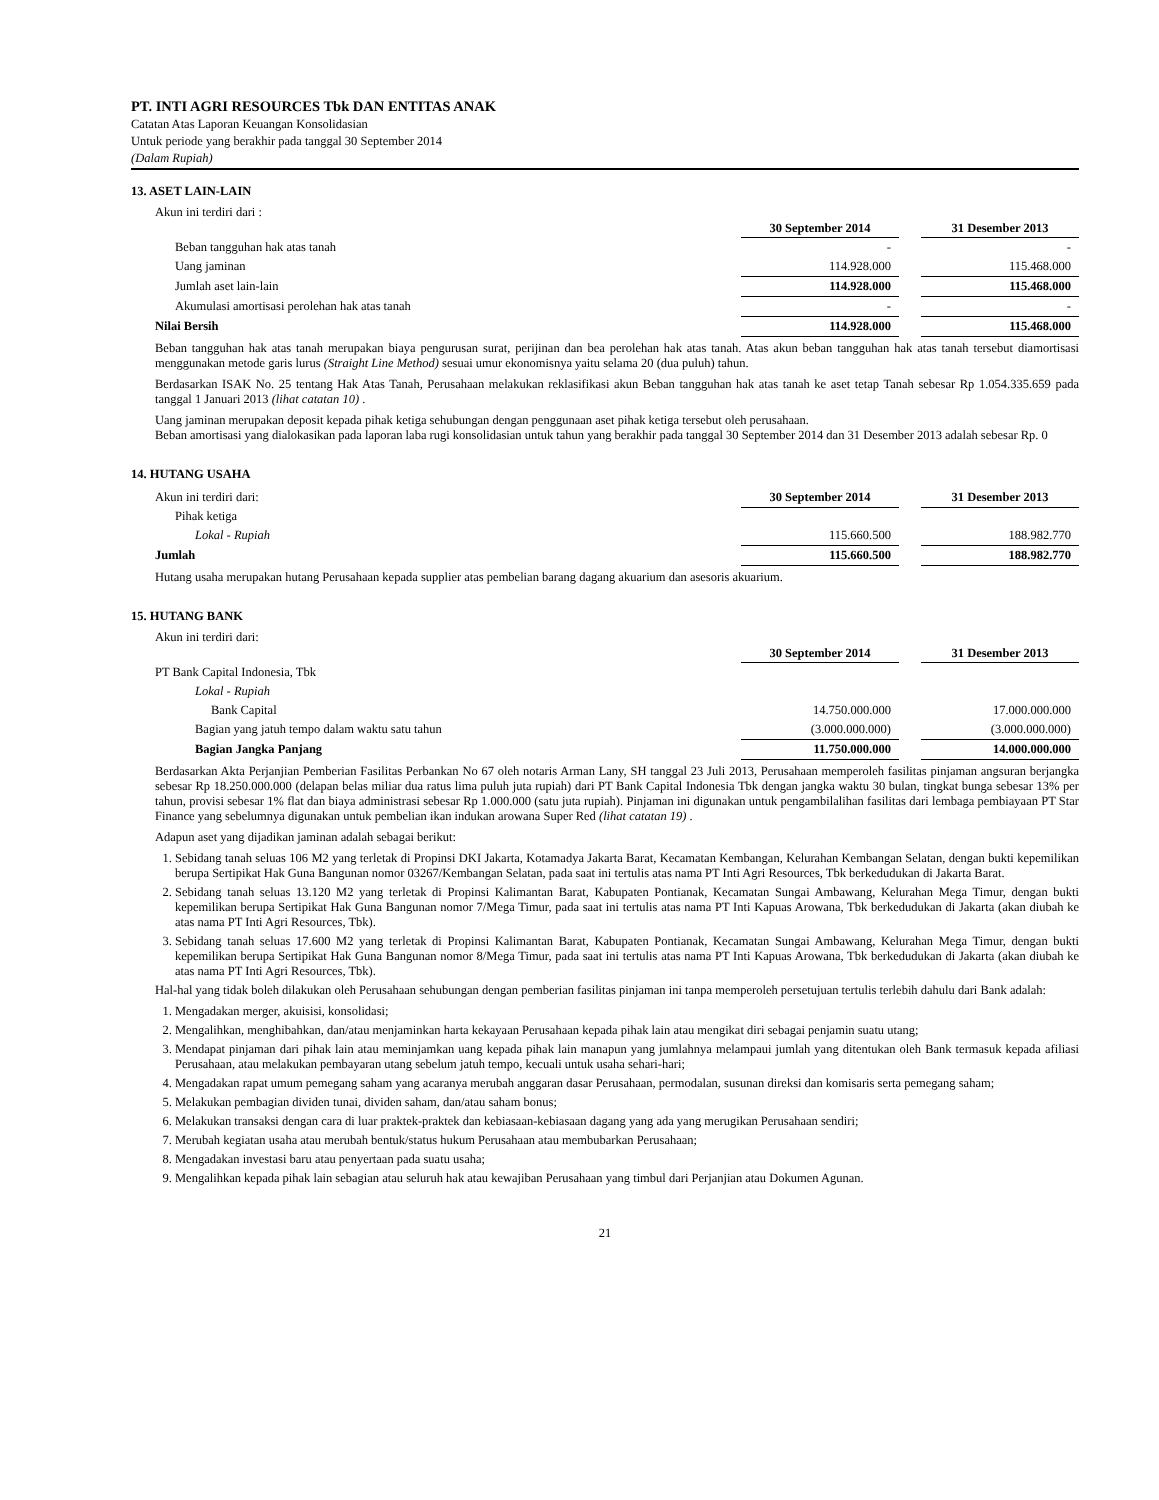PT. INTI AGRI RESOURCES Tbk DAN ENTITAS ANAK
Catatan Atas Laporan Keuangan Konsolidasian
Untuk periode yang berakhir pada tanggal 30 September 2014
(Dalam Rupiah)
13. ASET LAIN-LAIN
Akun ini terdiri dari :
| | 30 September 2014 | | 31 Desember 2013 |
| Beban tangguhan hak atas tanah | - | | - |
| Uang jaminan | 114.928.000 | | 115.468.000 |
| Jumlah aset lain-lain | 114.928.000 | | 115.468.000 |
| Akumulasi amortisasi perolehan hak atas tanah | - | | - |
| Nilai Bersih | 114.928.000 | | 115.468.000 |
Beban tangguhan hak atas tanah merupakan biaya pengurusan surat, perijinan dan bea perolehan hak atas tanah. Atas akun beban tangguhan hak atas tanah tersebut diamortisasi menggunakan metode garis lurus (Straight Line Method) sesuai umur ekonomisnya yaitu selama 20 (dua puluh) tahun.
Berdasarkan ISAK No. 25 tentang Hak Atas Tanah, Perusahaan melakukan reklasifikasi akun Beban tangguhan hak atas tanah ke aset tetap Tanah sebesar Rp 1.054.335.659 pada tanggal 1 Januari 2013 (lihat catatan 10) .
Uang jaminan merupakan deposit kepada pihak ketiga sehubungan dengan penggunaan aset pihak ketiga tersebut oleh perusahaan.
Beban amortisasi yang dialokasikan pada laporan laba rugi konsolidasian untuk tahun yang berakhir pada tanggal 30 September 2014 dan 31 Desember 2013 adalah sebesar Rp. 0
14. HUTANG USAHA
| Akun ini terdiri dari: | 30 September 2014 | | 31 Desember 2013 |
| Pihak ketiga | | | |
| Lokal - Rupiah | 115.660.500 | | 188.982.770 |
| Jumlah | 115.660.500 | | 188.982.770 |
Hutang usaha merupakan hutang Perusahaan kepada supplier atas pembelian barang dagang akuarium dan asesoris akuarium.
15. HUTANG BANK
Akun ini terdiri dari:
| | 30 September 2014 | | 31 Desember 2013 |
| PT Bank Capital Indonesia, Tbk | | | |
| Lokal - Rupiah | | | |
| Bank Capital | 14.750.000.000 | | 17.000.000.000 |
| Bagian yang jatuh tempo dalam waktu satu tahun | (3.000.000.000) | | (3.000.000.000) |
| Bagian Jangka Panjang | 11.750.000.000 | | 14.000.000.000 |
Berdasarkan Akta Perjanjian Pemberian Fasilitas Perbankan No 67 oleh notaris Arman Lany, SH tanggal 23 Juli 2013, Perusahaan memperoleh fasilitas pinjaman angsuran berjangka sebesar Rp 18.250.000.000 (delapan belas miliar dua ratus lima puluh juta rupiah) dari PT Bank Capital Indonesia Tbk dengan jangka waktu 30 bulan, tingkat bunga sebesar 13% per tahun, provisi sebesar 1% flat dan biaya administrasi sebesar Rp 1.000.000 (satu juta rupiah). Pinjaman ini digunakan untuk pengambilalihan fasilitas dari lembaga pembiayaan PT Star Finance yang sebelumnya digunakan untuk pembelian ikan indukan arowana Super Red (lihat catatan 19) .
Adapun aset yang dijadikan jaminan adalah sebagai berikut:
1. Sebidang tanah seluas 106 M2 yang terletak di Propinsi DKI Jakarta, Kotamadya Jakarta Barat, Kecamatan Kembangan, Kelurahan Kembangan Selatan, dengan bukti kepemilikan berupa Sertipikat Hak Guna Bangunan nomor 03267/Kembangan Selatan, pada saat ini tertulis atas nama PT Inti Agri Resources, Tbk berkedudukan di Jakarta Barat.
2. Sebidang tanah seluas 13.120 M2 yang terletak di Propinsi Kalimantan Barat, Kabupaten Pontianak, Kecamatan Sungai Ambawang, Kelurahan Mega Timur, dengan bukti kepemilikan berupa Sertipikat Hak Guna Bangunan nomor 7/Mega Timur, pada saat ini tertulis atas nama PT Inti Kapuas Arowana, Tbk berkedudukan di Jakarta (akan diubah ke atas nama PT Inti Agri Resources, Tbk).
3. Sebidang tanah seluas 17.600 M2 yang terletak di Propinsi Kalimantan Barat, Kabupaten Pontianak, Kecamatan Sungai Ambawang, Kelurahan Mega Timur, dengan bukti kepemilikan berupa Sertipikat Hak Guna Bangunan nomor 8/Mega Timur, pada saat ini tertulis atas nama PT Inti Kapuas Arowana, Tbk berkedudukan di Jakarta (akan diubah ke atas nama PT Inti Agri Resources, Tbk).
Hal-hal yang tidak boleh dilakukan oleh Perusahaan sehubungan dengan pemberian fasilitas pinjaman ini tanpa memperoleh persetujuan tertulis terlebih dahulu dari Bank adalah:
1. Mengadakan merger, akuisisi, konsolidasi;
2. Mengalihkan, menghibahkan, dan/atau menjaminkan harta kekayaan Perusahaan kepada pihak lain atau mengikat diri sebagai penjamin suatu utang;
3. Mendapat pinjaman dari pihak lain atau meminjamkan uang kepada pihak lain manapun yang jumlahnya melampaui jumlah yang ditentukan oleh Bank termasuk kepada afiliasi Perusahaan, atau melakukan pembayaran utang sebelum jatuh tempo, kecuali untuk usaha sehari-hari;
4. Mengadakan rapat umum pemegang saham yang acaranya merubah anggaran dasar Perusahaan, permodalan, susunan direksi dan komisaris serta pemegang saham;
5. Melakukan pembagian dividen tunai, dividen saham, dan/atau saham bonus;
6. Melakukan transaksi dengan cara di luar praktek-praktek dan kebiasaan-kebiasaan dagang yang ada yang merugikan Perusahaan sendiri;
7. Merubah kegiatan usaha atau merubah bentuk/status hukum Perusahaan atau membubarkan Perusahaan;
8. Mengadakan investasi baru atau penyertaan pada suatu usaha;
9. Mengalihkan kepada pihak lain sebagian atau seluruh hak atau kewajiban Perusahaan yang timbul dari Perjanjian atau Dokumen Agunan.
21